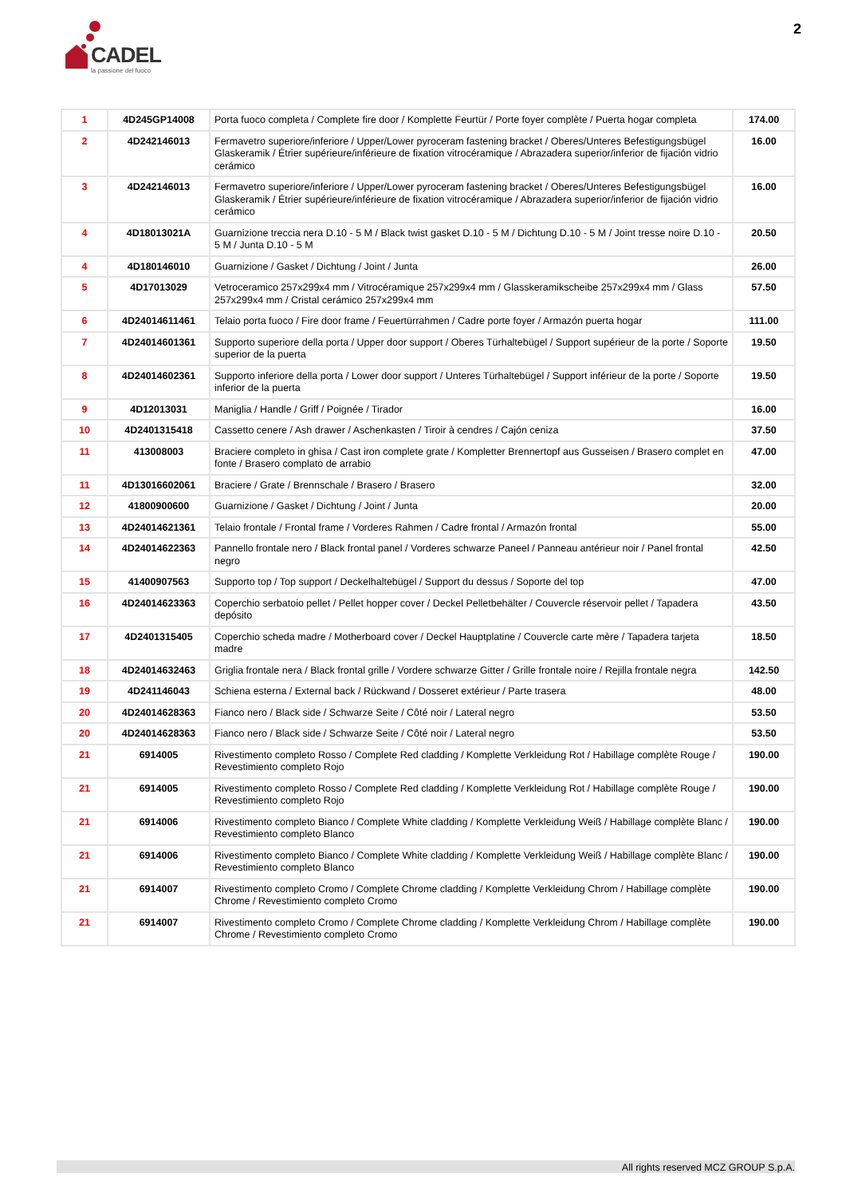CADEL
la passione del fuoco
2
| 1 | 4D245GP14008 | Porta fuoco completa / Complete fire door / Komplette Feurtür / Porte foyer complète / Puerta hogar completa | 174.00 |
| 2 | 4D242146013 | Fermavetro superiore/inferiore / Upper/Lower pyroceram fastening bracket / Oberes/Unteres Befestigungsbügel Glaskeramik / Étrier supérieure/inférieure de fixation vitrocéramique / Abrazadera superior/inferior de fijación vidrio cerámico | 16.00 |
| 3 | 4D242146013 | Fermavetro superiore/inferiore / Upper/Lower pyroceram fastening bracket / Oberes/Unteres Befestigungsbügel Glaskeramik / Étrier supérieure/inférieure de fixation vitrocéramique / Abrazadera superior/inferior de fijación vidrio cerámico | 16.00 |
| 4 | 4D18013021A | Guarnizione treccia nera D.10 - 5 M / Black twist gasket D.10 - 5 M / Dichtung D.10 - 5 M / Joint tresse noire D.10 - 5 M / Junta D.10 - 5 M | 20.50 |
| 4 | 4D180146010 | Guarnizione / Gasket / Dichtung / Joint / Junta | 26.00 |
| 5 | 4D17013029 | Vetroceramico 257x299x4 mm / Vitrocéramique 257x299x4 mm / Glasskeramikscheibe 257x299x4 mm / Glass 257x299x4 mm / Cristal cerámico 257x299x4 mm | 57.50 |
| 6 | 4D24014611461 | Telaio porta fuoco / Fire door frame / Feuertürrahmen / Cadre porte foyer / Armazón puerta hogar | 111.00 |
| 7 | 4D24014601361 | Supporto superiore della porta / Upper door support / Oberes Türhaltebügel / Support supérieur de la porte / Soporte superior de la puerta | 19.50 |
| 8 | 4D24014602361 | Supporto inferiore della porta / Lower door support / Unteres Türhaltebügel / Support inférieur de la porte / Soporte inferior de la puerta | 19.50 |
| 9 | 4D12013031 | Maniglia / Handle / Griff / Poignée / Tirador | 16.00 |
| 10 | 4D2401315418 | Cassetto cenere / Ash drawer / Aschenkasten / Tiroir à cendres / Cajón ceniza | 37.50 |
| 11 | 413008003 | Braciere completo in ghisa / Cast iron complete grate / Kompletter Brennertopf aus Gusseisen / Brasero complet en fonte / Brasero complato de arrabio | 47.00 |
| 11 | 4D13016602061 | Braciere / Grate / Brennschale / Brasero / Brasero | 32.00 |
| 12 | 41800900600 | Guarnizione / Gasket / Dichtung / Joint / Junta | 20.00 |
| 13 | 4D24014621361 | Telaio frontale / Frontal frame / Vorderes Rahmen / Cadre frontal / Armazón frontal | 55.00 |
| 14 | 4D24014622363 | Pannello frontale nero / Black frontal panel / Vorderes schwarze Paneel / Panneau antérieur noir / Panel frontal negro | 42.50 |
| 15 | 41400907563 | Supporto top / Top support / Deckelhaltebügel / Support du dessus / Soporte del top | 47.00 |
| 16 | 4D24014623363 | Coperchio serbatoio pellet / Pellet hopper cover / Deckel Pelletbehälter / Couvercle réservoir pellet / Tapadera depósito | 43.50 |
| 17 | 4D2401315405 | Coperchio scheda madre / Motherboard cover / Deckel Hauptplatine / Couvercle carte mère / Tapadera tarjeta madre | 18.50 |
| 18 | 4D24014632463 | Griglia frontale nera / Black frontal grille / Vordere schwarze Gitter / Grille frontale noire / Rejilla frontale negra | 142.50 |
| 19 | 4D241146043 | Schiena esterna / External back / Rückwand / Dosseret extérieur / Parte trasera | 48.00 |
| 20 | 4D24014628363 | Fianco nero / Black side / Schwarze Seite / Côté noir / Lateral negro | 53.50 |
| 20 | 4D24014628363 | Fianco nero / Black side / Schwarze Seite / Côté noir / Lateral negro | 53.50 |
| 21 | 6914005 | Rivestimento completo Rosso / Complete Red cladding / Komplette Verkleidung Rot / Habillage complète Rouge / Revestimiento completo Rojo | 190.00 |
| 21 | 6914005 | Rivestimento completo Rosso / Complete Red cladding / Komplette Verkleidung Rot / Habillage complète Rouge / Revestimiento completo Rojo | 190.00 |
| 21 | 6914006 | Rivestimento completo Bianco / Complete White cladding / Komplette Verkleidung Weiß / Habillage complète Blanc / Revestimiento completo Blanco | 190.00 |
| 21 | 6914006 | Rivestimento completo Bianco / Complete White cladding / Komplette Verkleidung Weiß / Habillage complète Blanc / Revestimiento completo Blanco | 190.00 |
| 21 | 6914007 | Rivestimento completo Cromo / Complete Chrome cladding / Komplette Verkleidung Chrom / Habillage complète Chrome / Revestimiento completo Cromo | 190.00 |
| 21 | 6914007 | Rivestimento completo Cromo / Complete Chrome cladding / Komplette Verkleidung Chrom / Habillage complète Chrome / Revestimiento completo Cromo | 190.00 |
All rights reserved MCZ GROUP S.p.A.